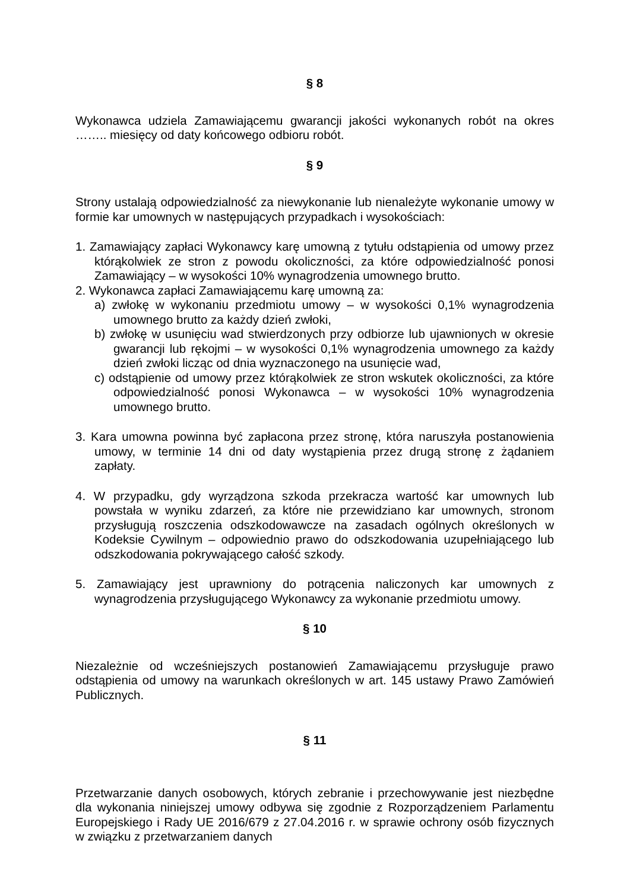§ 8
Wykonawca udziela Zamawiającemu gwarancji jakości wykonanych robót na okres …….. miesięcy od daty końcowego odbioru robót.
§ 9
Strony ustalają odpowiedzialność za niewykonanie lub nienależyte wykonanie umowy w formie kar umownych w następujących przypadkach i wysokościach:
1. Zamawiający zapłaci Wykonawcy karę umowną z tytułu odstąpienia od umowy przez którąkolwiek ze stron z powodu okoliczności, za które odpowiedzialność ponosi Zamawiający – w wysokości 10% wynagrodzenia umownego brutto.
2. Wykonawca zapłaci Zamawiającemu karę umowną za:
a) zwłokę w wykonaniu przedmiotu umowy – w wysokości 0,1% wynagrodzenia umownego brutto za każdy dzień zwłoki,
b) zwłokę w usunięciu wad stwierdzonych przy odbiorze lub ujawnionych w okresie gwarancji lub rękojmi – w wysokości 0,1% wynagrodzenia umownego za każdy dzień zwłoki licząc od dnia wyznaczonego na usunięcie wad,
c) odstąpienie od umowy przez którąkolwiek ze stron wskutek okoliczności, za które odpowiedzialność ponosi Wykonawca – w wysokości 10% wynagrodzenia umownego brutto.
3. Kara umowna powinna być zapłacona przez stronę, która naruszyła postanowienia umowy, w terminie 14 dni od daty wystąpienia przez drugą stronę z żądaniem zapłaty.
4. W przypadku, gdy wyrządzona szkoda przekracza wartość kar umownych lub powstała w wyniku zdarzeń, za które nie przewidziano kar umownych, stronom przysługują roszczenia odszkodowawcze na zasadach ogólnych określonych w Kodeksie Cywilnym – odpowiednio prawo do odszkodowania uzupełniającego lub odszkodowania pokrywającego całość szkody.
5. Zamawiający jest uprawniony do potrącenia naliczonych kar umownych z wynagrodzenia przysługującego Wykonawcy za wykonanie przedmiotu umowy.
§ 10
Niezależnie od wcześniejszych postanowień Zamawiającemu przysługuje prawo odstąpienia od umowy na warunkach określonych w art. 145 ustawy Prawo Zamówień Publicznych.
§ 11
Przetwarzanie danych osobowych, których zebranie i przechowywanie jest niezbędne dla wykonania niniejszej umowy odbywa się zgodnie z Rozporządzeniem Parlamentu Europejskiego i Rady UE 2016/679 z 27.04.2016 r. w sprawie ochrony osób fizycznych w związku z przetwarzaniem danych